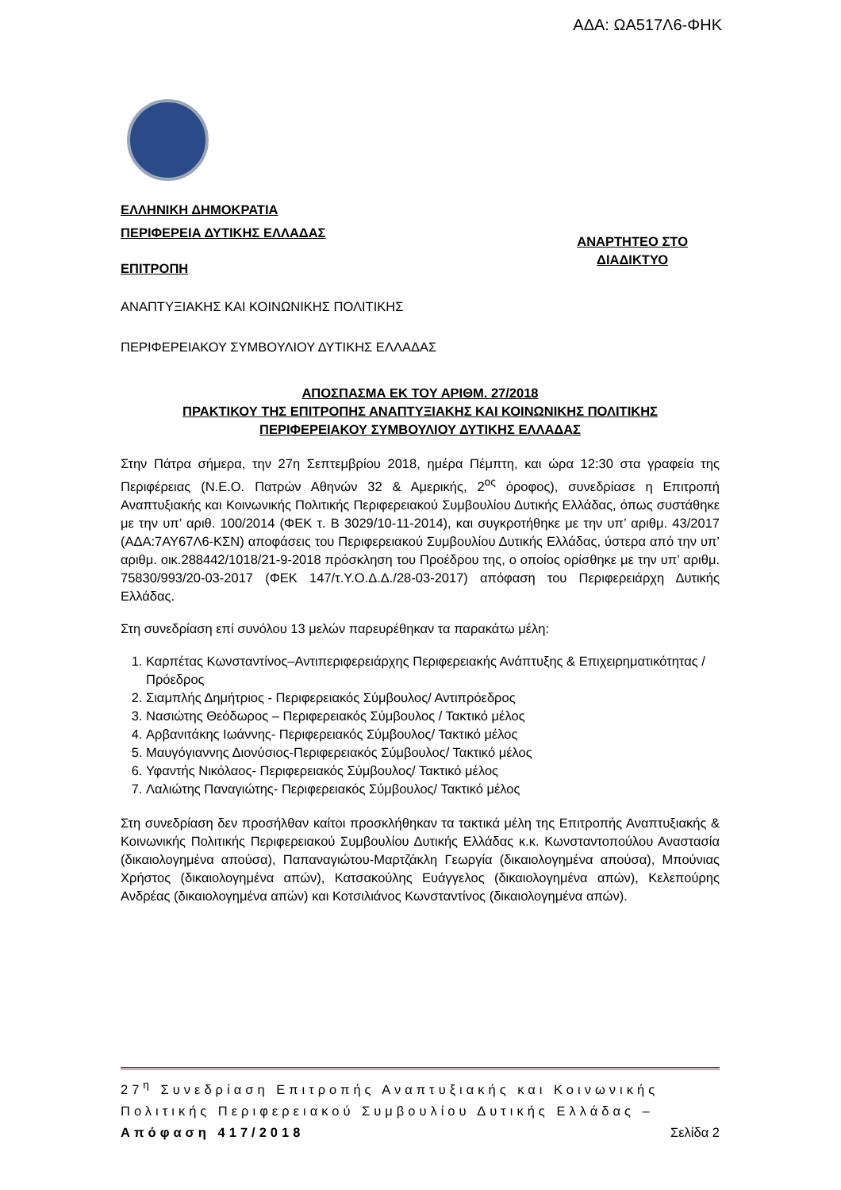ΑΔΑ: ΩΑ517Λ6-ΦΗΚ
ΕΛΛΗΝΙΚΗ ΔΗΜΟΚΡΑΤΙΑ
ΠΕΡΙΦΕΡΕΙΑ ΔΥΤΙΚΗΣ ΕΛΛΑΔΑΣ
ΕΠΙΤΡΟΠΗ
ΑΝΑΡΤΗΤΕΟ ΣΤΟ
ΔΙΑΔΙΚΤΥΟ
ΑΝΑΠΤΥΞΙΑΚΗΣ ΚΑΙ ΚΟΙΝΩΝΙΚΗΣ ΠΟΛΙΤΙΚΗΣ
ΠΕΡΙΦΕΡΕΙΑΚΟΥ ΣΥΜΒΟΥΛΙΟΥ ΔΥΤΙΚΗΣ ΕΛΛΑΔΑΣ
ΑΠΟΣΠΑΣΜΑ ΕΚ ΤΟΥ ΑΡΙΘΜ. 27/2018
ΠΡΑΚΤΙΚΟΥ ΤΗΣ ΕΠΙΤΡΟΠΗΣ ΑΝΑΠΤΥΞΙΑΚΗΣ ΚΑΙ ΚΟΙΝΩΝΙΚΗΣ ΠΟΛΙΤΙΚΗΣ
ΠΕΡΙΦΕΡΕΙΑΚΟΥ ΣΥΜΒΟΥΛΙΟΥ ΔΥΤΙΚΗΣ ΕΛΛΑΔΑΣ
Στην Πάτρα σήμερα, την 27η Σεπτεμβρίου 2018, ημέρα Πέμπτη, και ώρα 12:30 στα γραφεία της Περιφέρειας (Ν.Ε.Ο. Πατρών Αθηνών 32 & Αμερικής, 2<sup>ος</sup> όροφος), συνεδρίασε η Επιτροπή Αναπτυξιακής και Κοινωνικής Πολιτικής Περιφερειακού Συμβουλίου Δυτικής Ελλάδας, όπως συστάθηκε με την υπ’ αριθ. 100/2014 (ΦΕΚ τ. Β 3029/10-11-2014), και συγκροτήθηκε με την υπ’ αριθμ. 43/2017 (ΑΔΑ:7ΑΥ67Λ6-ΚΣΝ) αποφάσεις του Περιφερειακού Συμβουλίου Δυτικής Ελλάδας, ύστερα από την υπ’ αριθμ. οικ.288442/1018/21-9-2018 πρόσκληση του Προέδρου της, ο οποίος ορίσθηκε με την υπ’ αριθμ. 75830/993/20-03-2017 (ΦΕΚ 147/τ.Υ.Ο.Δ.Δ./28-03-2017) απόφαση του Περιφερειάρχη Δυτικής Ελλάδας.
Στη συνεδρίαση επί συνόλου 13 μελών παρευρέθηκαν τα παρακάτω μέλη:
1. Καρπέτας Κωνσταντίνος–Αντιπεριφερειάρχης Περιφερειακής Ανάπτυξης & Επιχειρηματικότητας / Πρόεδρος
2. Σιαμπλής Δημήτριος - Περιφερειακός Σύμβουλος/ Αντιπρόεδρος
3. Νασιώτης Θεόδωρος – Περιφερειακός Σύμβουλος / Τακτικό μέλος
4. Αρβανιτάκης Ιωάννης- Περιφερειακός Σύμβουλος/ Τακτικό μέλος
5. Μαυγόγιαννης Διονύσιος-Περιφερειακός Σύμβουλος/ Τακτικό μέλος
6. Υφαντής Νικόλαος- Περιφερειακός Σύμβουλος/ Τακτικό μέλος
7. Λαλιώτης Παναγιώτης- Περιφερειακός Σύμβουλος/ Τακτικό μέλος
Στη συνεδρίαση δεν προσήλθαν καίτοι προσκλήθηκαν τα τακτικά μέλη της Επιτροπής Αναπτυξιακής & Κοινωνικής Πολιτικής Περιφερειακού Συμβουλίου Δυτικής Ελλάδας κ.κ. Κωνσταντοπούλου Αναστασία (δικαιολογημένα απούσα), Παπαναγιώτου-Μαρτζάκλη Γεωργία (δικαιολογημένα απούσα), Μπούνιας Χρήστος (δικαιολογημένα απών), Κατσακούλης Ευάγγελος (δικαιολογημένα απών), Κελεπούρης Ανδρέας (δικαιολογημένα απών) και Κοτσιλιάνος Κωνσταντίνος (δικαιολογημένα απών).
27<sup>η</sup> Συνεδρίαση Επιτροπής Αναπτυξιακής και Κοινωνικής Πολιτικής Περιφερειακού Συμβουλίου Δυτικής Ελλάδας – Απόφαση 417/2018 Σελίδα 2